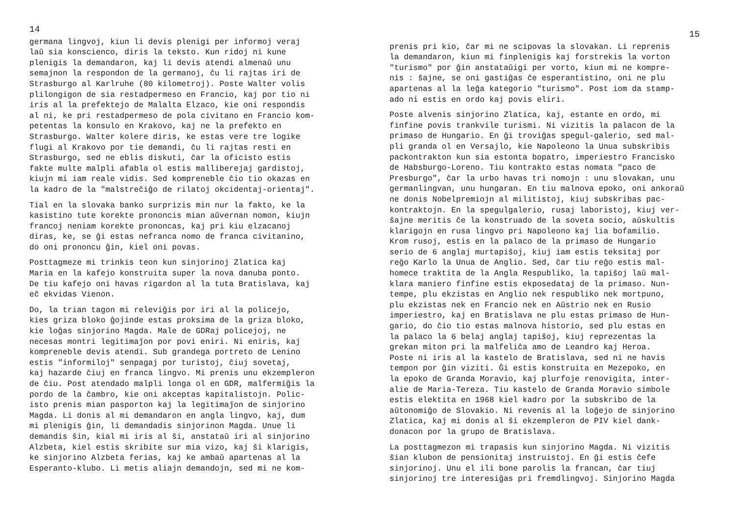14
germana lingvoj, kiun li devis plenigi per informoj veraj laŭ sia konscienco, diris la teksto. Kun ridoj ni kune plenigis la demandaron, kaj li devis atendi almenaŭ unu semajnon la respondon de la germanoj, ĉu li rajtas iri de Strasburgo al Karlruhe (80 kilometroj). Poste Walter volis plilongigon de sia restadpermeso en Francio, kaj por tio ni iris al la prefektejo de Malalta Elzaco, kie oni respondis al ni, ke pri restadpermeso de pola civitano en Francio kom- petentas la konsulo en Krakovo, kaj ne la prefekto en Strasburgo. Walter kolere diris, ke estas vere tre logike flugi al Krakovo por tie demandi, ĉu li rajtas resti en Strasburgo, sed ne eblis diskuti, ĉar la oficisto estis fakte multe malpli afabla ol estis malliberejaj gardistoj, kiujn mi iam reale vidis. Sed kompreneble ĉio tio okazas en la kadro de la "malstreĉiĝo de rilatoj okcidentaj-orientaj".
Tial en la slovaka banko surprizis min nur la fakto, ke la kasistino tute korekte prononcis mian aŭvernan nomon, kiujn francoj neniam korekte prononcas, kaj pri kiu elzacanoj diras, ke, se ĝi estas nefranca nomo de franca civitanino, do oni prononcu ĝin, kiel oni povas.
Posttagmeze mi trinkis teon kun sinjorinoj Zlatica kaj Maria en la kafejo konstruita super la nova danuba ponto. De tiu kafejo oni havas rigardon al la tuta Bratislava, kaj eĉ ekvidas Vienon.
Do, la trian tagon mi releviĝis por iri al la policejo, kies griza bloko ĝojinde estas proksima de la griza bloko, kie loĝas sinjorino Magda. Male de GDRaj policejoj, ne necesas montri legitimaĵon por povi eniri. Ni eniris, kaj kompreneble devis atendi. Sub grandega portreto de Lenino estis "informiloj" senpagaj por turistoj, ĉiuj sovetaj, kaj hazarde ĉiuj en franca lingvo. Mi prenis unu ekzempleron de ĉiu. Post atendado malpli longa ol en GDR, malfermiĝis la pordo de la ĉambro, kie oni akceptas kapitalistojn. Polic- isto prenis mian pasporton kaj la legitimaĵon de sinjorino Magda. Li donis al mi demandaron en angla lingvo, kaj, dum mi plenigis ĝin, li demandadis sinjorinon Magda. Unue li demandis ŝin, kial mi iris al ŝi, anstataŭ iri al sinjorino Alzbeta, kiel estis skribite sur mia vizo, kaj ŝi klarigis, ke sinjorino Alzbeta ferias, kaj ke ambaŭ apartenas al la Esperanto-klubo. Li metis aliajn demandojn, sed mi ne kom-
15
prenis pri kio, ĉar mi ne scipovas la slovakan. Li reprenis la demandaron, kiun mi finplenigis kaj forstrekis la vorton "turismo" por ĝin anstataŭigi per vorto, kiun mi ne kompre- nis : ŝajne, se oni gastiĝas ĉe esperantistino, oni ne plu apartenas al la leĝa kategorio "turismo". Post iom da stamp- ado ni estis en ordo kaj povis eliri.
Poste alvenis sinjorino Zlatica, kaj, estante en ordo, mi finfine povis trankvile turismi. Ni vizitis la palacon de la primaso de Hungario. En ĝi troviĝas spegul-galerio, sed mal- pli granda ol en Versajlo, kie Napoleono la Unua subskribis packontrakton kun sia estonta bopatro, imperiestro Francisko de Habsburgo-Loreno. Tiu kontrakto estas nomata "paco de Presburgo", ĉar la urbo havas tri nomojn : unu slovakan, unu germanlingvan, unu hungaran. En tiu malnova epoko, oni ankoraŭ ne donis Nobelpremiojn al militistoj, kiuj subskribas pac- kontraktojn. En la spegulgalerio, rusaj laboristoj, kiuj ver- ŝajne meritis ĉe la konstruado de la soveta socio, aŭskultis klarigojn en rusa lingvo pri Napoleono kaj lia bofamilio. Krom rusoj, estis en la palaco de la primaso de Hungario serio de 6 anglaj murtapiŝoj, kiuj iam estis teksitaj por reĝo Karlo la Unua de Anglio. Sed, ĉar tiu reĝo estis mal- homece traktita de la Angla Respubliko, la tapiŝoj laŭ mal- klara maniero finfine estis ekposedataj de la primaso. Nun- tempe, plu ekzistas en Anglio nek respubliko nek mortpuno, plu ekzistas nek en Francio nek en Aŭstrio nek en Rusio imperiestro, kaj en Bratislava ne plu estas primaso de Hun- gario, do ĉio tio estas malnova historio, sed plu estas en la palaco la 6 belaj anglaj tapiŝoj, kiuj reprezentas la grekan miton pri la malfeliĉa amo de Leandro kaj Heroa. Poste ni iris al la kastelo de Bratislava, sed ni ne havis tempon por ĝin viziti. Ĝi estis konstruita en Mezepoko, en la epoko de Granda Moravio, kaj plurfoje renovigita, inter- alie de Maria-Tereza. Tiu kastelo de Granda Moravio simbole estis elektita en 1968 kiel kadro por la subskribo de la aŭtonomiĝo de Slovakio. Ni revenis al la loĝejo de sinjorino Zlatica, kaj mi donis al ŝi ekzempleron de PIV kiel dank- donacon por la grupo de Bratislava.
La posttagmezon mi trapasis kun sinjorino Magda. Ni vizitis ŝian klubon de pensionitaj instruistoj. En ĝi estis ĉefe sinjorinoj. Unu el ili bone parolis la francan, ĉar tiuj sinjorinoj tre interesiĝas pri fremdlingvoj. Sinjorino Magda